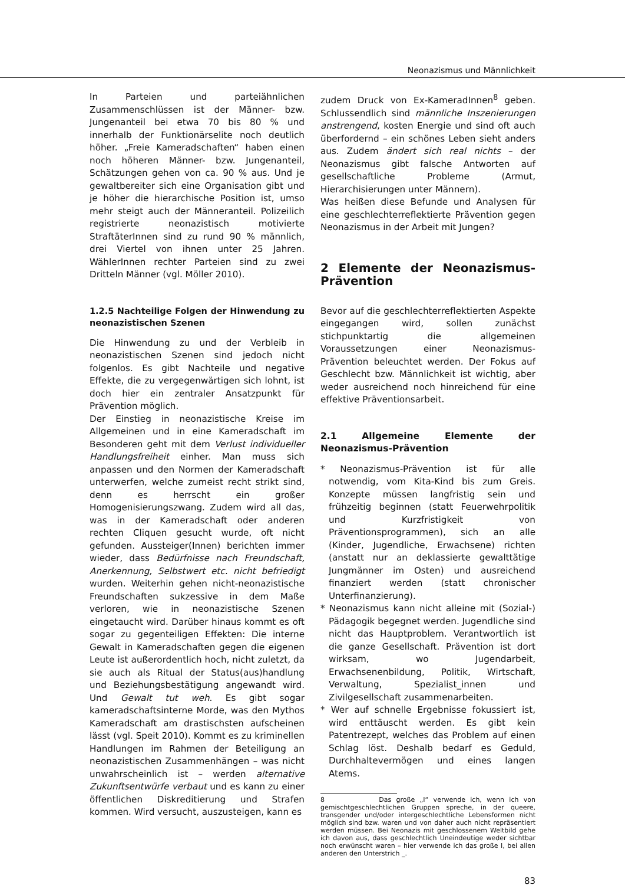Neonazismus und Männlichkeit
In Parteien und parteiähnlichen Zusammenschlüssen ist der Männer- bzw. Jungenanteil bei etwa 70 bis 80 % und innerhalb der Funktionärselite noch deutlich höher. „Freie Kameradschaften“ haben einen noch höheren Männer- bzw. Jungenanteil, Schätzungen gehen von ca. 90 % aus. Und je gewaltbereiter sich eine Organisation gibt und je höher die hierarchische Position ist, umso mehr steigt auch der Männeranteil. Polizeilich registrierte neonazistisch motivierte StraftäterInnen sind zu rund 90 % männlich, drei Viertel von ihnen unter 25 Jahren. WählerInnen rechter Parteien sind zu zwei Dritteln Männer (vgl. Möller 2010).
1.2.5 Nachteilige Folgen der Hinwendung zu neonazistischen Szenen
Die Hinwendung zu und der Verbleib in neonazistischen Szenen sind jedoch nicht folgenlos. Es gibt Nachteile und negative Effekte, die zu vergegenwärtigen sich lohnt, ist doch hier ein zentraler Ansatzpunkt für Prävention möglich.
Der Einstieg in neonazistische Kreise im Allgemeinen und in eine Kameradschaft im Besonderen geht mit dem Verlust individueller Handlungsfreiheit einher. Man muss sich anpassen und den Normen der Kameradschaft unterwerfen, welche zumeist recht strikt sind, denn es herrscht ein großer Homogenisierungszwang. Zudem wird all das, was in der Kameradschaft oder anderen rechten Cliquen gesucht wurde, oft nicht gefunden. Aussteiger(Innen) berichten immer wieder, dass Bedürfnisse nach Freundschaft, Anerkennung, Selbstwert etc. nicht befriedigt wurden. Weiterhin gehen nicht-neonazistische Freundschaften sukzessive in dem Maße verloren, wie in neonazistische Szenen eingetaucht wird. Darüber hinaus kommt es oft sogar zu gegenteiligen Effekten: Die interne Gewalt in Kameradschaften gegen die eigenen Leute ist außerordentlich hoch, nicht zuletzt, da sie auch als Ritual der Status(aus)handlung und Beziehungsbestätigung angewandt wird. Und Gewalt tut weh. Es gibt sogar kameradschaftsinterne Morde, was den Mythos Kameradschaft am drastischsten aufscheinen lässt (vgl. Speit 2010). Kommt es zu kriminellen Handlungen im Rahmen der Beteiligung an neonazistischen Zusammenhängen – was nicht unwahrscheinlich ist – werden alternative Zukunftsentwürfe verbaut und es kann zu einer öffentlichen Diskreditierung und Strafen kommen. Wird versucht, auszusteigen, kann es
zudem Druck von Ex-KameradInnen<sup>8</sup> geben. Schlussendlich sind männliche Inszenierungen anstrengend, kosten Energie und sind oft auch überfordernd – ein schönes Leben sieht anders aus. Zudem ändert sich real nichts – der Neonazismus gibt falsche Antworten auf gesellschaftliche Probleme (Armut, Hierarchisierungen unter Männern).
Was heißen diese Befunde und Analysen für eine geschlechterreflektierte Prävention gegen Neonazismus in der Arbeit mit Jungen?
2 Elemente der Neonazismus-Prävention
Bevor auf die geschlechterreflektierten Aspekte eingegangen wird, sollen zunächst stichpunktartig die allgemeinen Voraussetzungen einer Neonazismus-Prävention beleuchtet werden. Der Fokus auf Geschlecht bzw. Männlichkeit ist wichtig, aber weder ausreichend noch hinreichend für eine effektive Präventionsarbeit.
2.1 Allgemeine Elemente der Neonazismus-Prävention
* Neonazismus-Prävention ist für alle notwendig, vom Kita-Kind bis zum Greis. Konzepte müssen langfristig sein und frühzeitig beginnen (statt Feuerwehrpolitik und Kurzfristigkeit von Präventionsprogrammen), sich an alle (Kinder, Jugendliche, Erwachsene) richten (anstatt nur an deklassierte gewalttätige Jungmänner im Osten) und ausreichend finanziert werden (statt chronischer Unterfinanzierung).
* Neonazismus kann nicht alleine mit (Sozial-) Pädagogik begegnet werden. Jugendliche sind nicht das Hauptproblem. Verantwortlich ist die ganze Gesellschaft. Prävention ist dort wirksam, wo Jugendarbeit, Erwachsenenbildung, Politik, Wirtschaft, Verwaltung, Spezialist_innen und Zivilgesellschaft zusammenarbeiten.
* Wer auf schnelle Ergebnisse fokussiert ist, wird enttäuscht werden. Es gibt kein Patentrezept, welches das Problem auf einen Schlag löst. Deshalb bedarf es Geduld, Durchhaltevermögen und eines langen Atems.
8 Das große „I“ verwende ich, wenn ich von gemischtgeschlechtlichen Gruppen spreche, in der queere, transgender und/oder intergeschlechtliche Lebensformen nicht möglich sind bzw. waren und von daher auch nicht repräsentiert werden müssen. Bei Neonazis mit geschlossenem Weltbild gehe ich davon aus, dass geschlechtlich Uneindeutige weder sichtbar noch erwünscht waren – hier verwende ich das große I, bei allen anderen den Unterstrich _.
83